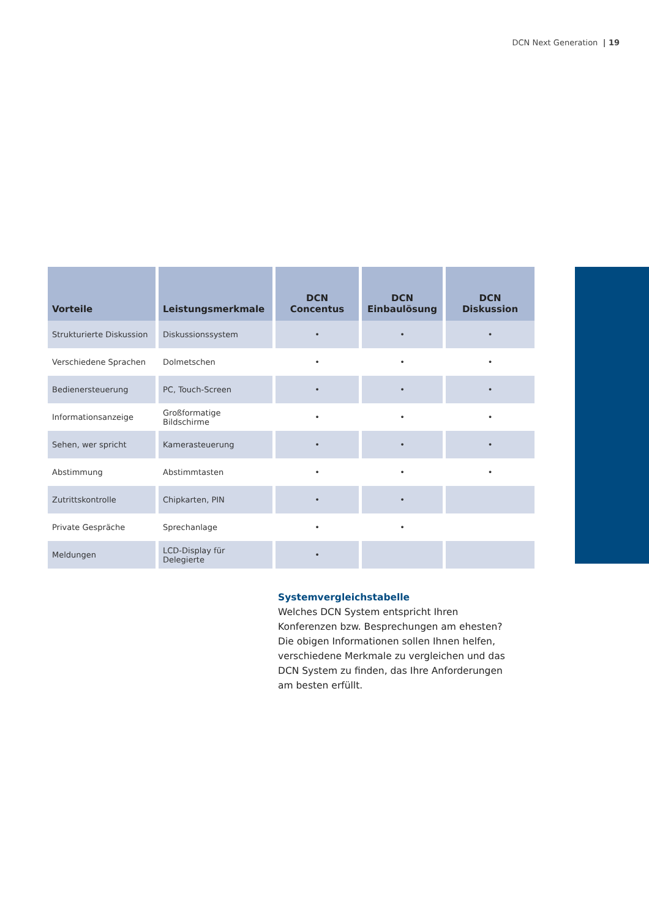DCN Next Generation | 19
| Vorteile | Leistungsmerkmale | DCN Concentus | DCN Einbaulösung | DCN Diskussion |
| --- | --- | --- | --- | --- |
| Strukturierte Diskussion | Diskussionssystem | • | • | • |
| Verschiedene Sprachen | Dolmetschen | • | • | • |
| Bedienersteuerung | PC, Touch-Screen | • | • | • |
| Informationsanzeige | Großformatige Bildschirme | • | • | • |
| Sehen, wer spricht | Kamerasteuerung | • | • | • |
| Abstimmung | Abstimmtasten | • | • | • |
| Zutrittskontrolle | Chipkarten, PIN | • | • | |
| Private Gespräche | Sprechanlage | • | • | |
| Meldungen | LCD-Display für Delegierte | • | | |
Systemvergleichstabelle
Welches DCN System entspricht Ihren Konferenzen bzw. Besprechungen am ehesten? Die obigen Informationen sollen Ihnen helfen, verschiedene Merkmale zu vergleichen und das DCN System zu finden, das Ihre Anforderungen am besten erfüllt.